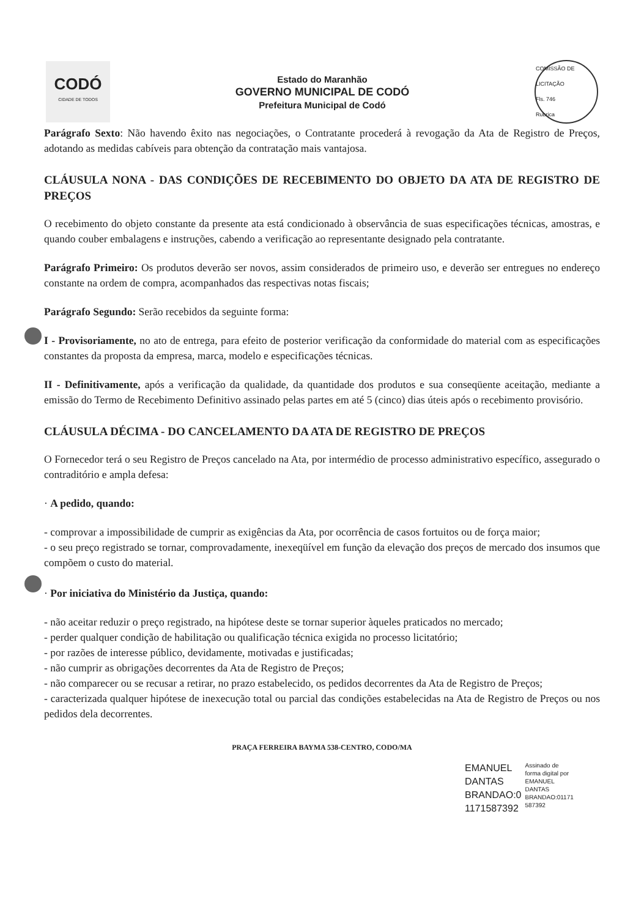CODÓ
CIDADE DE TODOS
Estado do Maranhão
GOVERNO MUNICIPAL DE CODÓ
Prefeitura Municipal de Codó
COMISSÃO DE LICITAÇÃO
Fls. 746
Rubrica
Parágrafo Sexto: Não havendo êxito nas negociações, o Contratante procederá à revogação da Ata de Registro de Preços, adotando as medidas cabíveis para obtenção da contratação mais vantajosa.
CLÁUSULA NONA - DAS CONDIÇÕES DE RECEBIMENTO DO OBJETO DA ATA DE REGISTRO DE PREÇOS
O recebimento do objeto constante da presente ata está condicionado à observância de suas especificações técnicas, amostras, e quando couber embalagens e instruções, cabendo a verificação ao representante designado pela contratante.
Parágrafo Primeiro: Os produtos deverão ser novos, assim considerados de primeiro uso, e deverão ser entregues no endereço constante na ordem de compra, acompanhados das respectivas notas fiscais;
Parágrafo Segundo: Serão recebidos da seguinte forma:
I - Provisoriamente, no ato de entrega, para efeito de posterior verificação da conformidade do material com as especificações constantes da proposta da empresa, marca, modelo e especificações técnicas.
II - Definitivamente, após a verificação da qualidade, da quantidade dos produtos e sua conseqüente aceitação, mediante a emissão do Termo de Recebimento Definitivo assinado pelas partes em até 5 (cinco) dias úteis após o recebimento provisório.
CLÁUSULA DÉCIMA - DO CANCELAMENTO DA ATA DE REGISTRO DE PREÇOS
O Fornecedor terá o seu Registro de Preços cancelado na Ata, por intermédio de processo administrativo específico, assegurado o contraditório e ampla defesa:
· A pedido, quando:
- comprovar a impossibilidade de cumprir as exigências da Ata, por ocorrência de casos fortuitos ou de força maior;
- o seu preço registrado se tornar, comprovadamente, inexeqüível em função da elevação dos preços de mercado dos insumos que compõem o custo do material.
· Por iniciativa do Ministério da Justiça, quando:
- não aceitar reduzir o preço registrado, na hipótese deste se tornar superior àqueles praticados no mercado;
- perder qualquer condição de habilitação ou qualificação técnica exigida no processo licitatório;
- por razões de interesse público, devidamente, motivadas e justificadas;
- não cumprir as obrigações decorrentes da Ata de Registro de Preços;
- não comparecer ou se recusar a retirar, no prazo estabelecido, os pedidos decorrentes da Ata de Registro de Preços;
- caracterizada qualquer hipótese de inexecução total ou parcial das condições estabelecidas na Ata de Registro de Preços ou nos pedidos dela decorrentes.
PRAÇA FERREIRA BAYMA 538-CENTRO, CODO/MA
EMANUEL
DANTAS
BRANDAO:0
1171587392
Assinado de
forma digital por
EMANUEL
DANTAS
BRANDAO:01171
587392